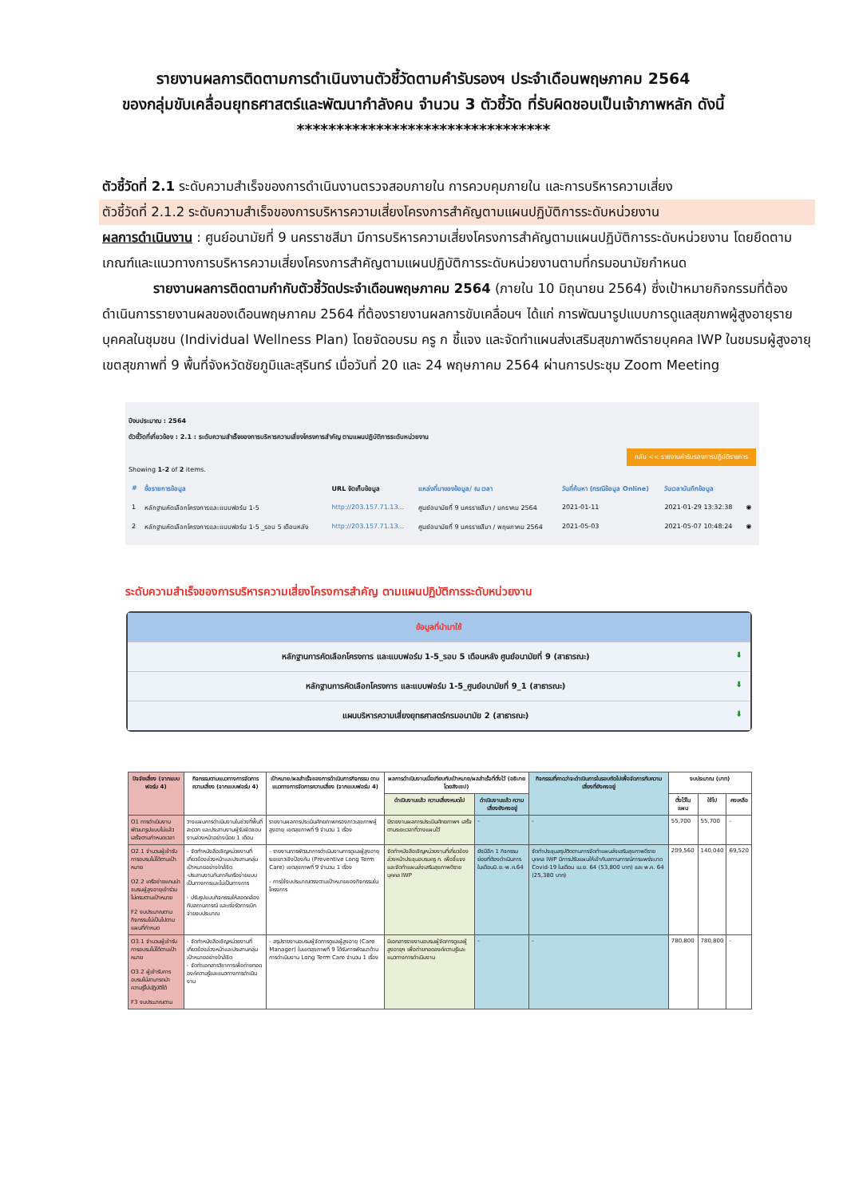รายงานผลการติดตามการดำเนินงานตัวชี้วัดตามคำรับรองฯ ประจำเดือนพฤษภาคม 2564
ของกลุ่มขับเคลื่อนยุทธศาสตร์และพัฒนากำลังคน จำนวน 3 ตัวชี้วัด ที่รับผิดชอบเป็นเจ้าภาพหลัก ดังนี้
********************************
ตัวชี้วัดที่ 2.1 ระดับความสำเร็จของการดำเนินงานตรวจสอบภายใน การควบคุมภายใน และการบริหารความเสี่ยง
ตัวชี้วัดที่ 2.1.2 ระดับความสำเร็จของการบริหารความเสี่ยงโครงการสำคัญตามแผนปฏิบัติการระดับหน่วยงาน
ผลการดำเนินงาน : ศูนย์อนามัยที่ 9 นครราชสีมา มีการบริหารความเสี่ยงโครงการสำคัญตามแผนปฏิบัติการระดับหน่วยงาน โดยยึดตามเกณฑ์และแนวทางการบริหารความเสี่ยงโครงการสำคัญตามแผนปฏิบัติการระดับหน่วยงานตามที่กรมอนามัยกำหนด
รายงานผลการติดตามกำกับตัวชี้วัดประจำเดือนพฤษภาคม 2564 (ภายใน 10 มิถุนายน 2564) ซึ่งเป้าหมายกิจกรรมที่ต้องดำเนินการรายงานผลของเดือนพฤษภาคม 2564 ที่ต้องรายงานผลการขับเคลื่อนฯ ได้แก่ การพัฒนารูปแบบการดูแลสุขภาพผู้สูงอายุรายบุคคลในชุมชน (Individual Wellness Plan) โดยจัดอบรม ครู ก ชี้แจง และจัดทำแผนส่งเสริมสุขภาพดีรายบุคคล IWP ในชมรมผู้สูงอายุ เขตสุขภาพที่ 9 พื้นที่จังหวัดชัยภูมิและสุรินทร์ เมื่อวันที่ 20 และ 24 พฤษภาคม 2564 ผ่านการประชุม Zoom Meeting
ปีงบประมาณ : 2564
ตัวชี้วัดที่เกี่ยวข้อง : 2.1 : ระดับความสำเร็จของการบริหารความเสี่ยงโครงการสำคัญ ตามแผนปฏิบัติการระดับหน่วยงาน
กลับ << รายงานคำรับรองการปฏิบัติราชการ
Showing 1-2 of 2 items.
| # | ชื่อรายการข้อมูล | URL จัดเก็บข้อมูล | แหล่งที่มาของข้อมูล/ ณ เวลา | วันที่ค้นหา (กรณีข้อมูล Online) | วันเวลาบันทึกข้อมูล | |
| --- | --- | --- | --- | --- | --- | --- |
| 1 | หลักฐานคัดเลือกโครงการและแบบฟอร์ม 1-5 | http://203.157.71.13... | ศูนย์อนามัยที่ 9 นครราชสีมา / มกราคม 2564 | 2021-01-11 | 2021-01-29 13:32:38 | ◉ |
| 2 | หลักฐานคัดเลือกโครงการและแบบฟอร์ม 1-5 _รอบ 5 เดือนหลัง | http://203.157.71.13... | ศูนย์อนามัยที่ 9 นครราชสีมา / พฤษภาคม 2564 | 2021-05-03 | 2021-05-07 10:48:24 | ◉ |
ระดับความสำเร็จของการบริหารความเสี่ยงโครงการสำคัญ ตามแผนปฏิบัติการระดับหน่วยงาน
ข้อมูลที่นำมาใช้
หลักฐานการคัดเลือกโครงการ และแบบฟอร์ม 1-5_รอบ 5 เดือนหลัง ศูนย์อนามัยที่ 9 (สาธารณะ) ⬇
หลักฐานการคัดเลือกโครงการ และแบบฟอร์ม 1-5_ศูนย์อนามัยที่ 9_1 (สาธารณะ) ⬇
แผนบริหารความเสี่ยงยุทธศาสตร์กรมอนามัย 2 (สาธารณะ) ⬇
| ปัจจัยเสี่ยง (จากแบบฟอร์ม 4) | กิจกรรมตามแนวทางการจัดการความเสี่ยง (จากแบบฟอร์ม 4) | เป้าหมาย/ผลสำเร็จของการดำเนินการกิจกรรม ตามแนวทางการจัดการความเสี่ยง (จากแบบฟอร์ม 4) | ผลการดำเนินงานเมื่อเทียบกับเป้าหมาย/ผลสำเร็จที่ตั้งไว้ (อธิบายโดยสังเขป) | | กิจกรรมที่คาดว่าจะดำเนินการในรอบถัดไปเพื่อจัดการกับความเสี่ยงที่ยังคงอยู่ | งบประมาณ (บาท) | | |
| --- | --- | --- | --- | --- | --- | --- | --- | --- |
| | | | ดำเนินงานแล้ว ความเสี่ยงหมดไป | ดำเนินงานแล้ว ความเสี่ยงยังคงอยู่ | | ตั้งไว้ในแผน | ใช้ไป | คงเหลือ |
| O1 การดำเนินงานพัฒนารูปแบบไม่แล้วเสร็จตามกำหนดเวลา | วางแผนการดำเนินงานในช่วงที่พื้นที่สะดวก และประสานงานผู้รับผิดชอบงานล่วงหน้าอย่างน้อย 1 เดือน | รายงานผลการประเมินศักยภาพกรองภาวะสุขภาพผู้สูงอายุ เขตสุขภาพที่ 9 จำนวน 1 เรื่อง | มีรายงานผลการประเมินศักยภาพฯ เสร็จตามระยะเวลาที่วางแผนไว้ | - | - | 55,700 | 55,700 | - |
| O2.1 จำนวนผู้เข้ารับการอบรมไม่ได้ตามเป้าหมาย O2.2 เครือข่ายแกนนำชมรมผู้สูงอายุเข้าร่วมไม่ครบตามเป้าหมาย F2 งบประมาณตามกิจกรรมไม่เป็นไปตามแผนที่กำหนด | - จัดทำหนังสือเชิญหน่วยงานที่เกี่ยวข้องล่วงหน้าและประสานกลุ่มเป้าหมายอย่างใกล้ชิด -ประสานงานกับภาคีเครือข่ายแบบเป็นทางการและไม่เป็นทางการ - ปรับรูปแบบกิจกรรมให้สอดคล้องกับสถานการณ์ และเร่งรัดการเบิกจ่ายงบประมาณ | - รายงานการพัฒนาการดำเนินงานการดูแลผู้สูงอายุระยะยาวเชิงป้องกัน (Preventive Long Term Care) เขตสุขภาพที่ 9 จำนวน 1 เรื่อง - การใช้งบประมาณตรงตามเป้าหมายของกิจกรรมในโครงการ | จัดทำหนังสือเชิญหน่วยงานที่เกี่ยวข้องล่วงหน้าประชุมอบรมครู ก. เพื่อชี้แจงและจัดทำแผนส่งเสริมสุขภาพดีรายบุคคล IWP | ยังมีอีก 1 กิจกรรมย่อยที่ต้องดำเนินการในเดือนมิ.ย.-พ.ค.64 | จัดทำประชุมสรุปติดตามการจัดทำแผนส่งเสริมสุขภาพดีรายบุคคล IWP มีการปรับแผนให้เข้ากับสถานการณ์การแพร่ระบาด Covid-19 ในเดือน เม.ย. 64 (53,800 บาท) และ พ.ค. 64 (25,380 บาท) | 209,560 | 140,040 | 69,520 |
| O3.1 จำนวนผู้เข้ารับการอบรมไม่ได้ตามเป้าหมาย O3.2 ผู้เข้ารับการอบรมไม่สามารถนำความรู้ไปปฏิบัติได้ F3 งบประมาณตาม | - จัดทำหนังสือเชิญหน่วยงานที่เกี่ยวข้องล่วงหน้าและประสานกลุ่มเป้าหมายอย่างใกล้ชิด - จัดทำเอกสารวิชาการเพื่อถ่ายทอดองค์ความรู้และแนวทางการดำเนินงาน | - สรุปรายงานอบรมผู้จัดการดูแลผู้สูงอายุ (Care Manager) ในเขตสุขภาพที่ 9 ได้รับการพัฒนาด้านการดำเนินงาน Long Term Care จำนวน 1 เรื่อง | มีเอกสารรายงานอบรมผู้จัดการดูแลผู้สูงอายุฯ เพื่อถ่ายทอดองค์ความรู้และแนวทางการดำเนินงาน | - | - | 780,800 | 780,800 | - |